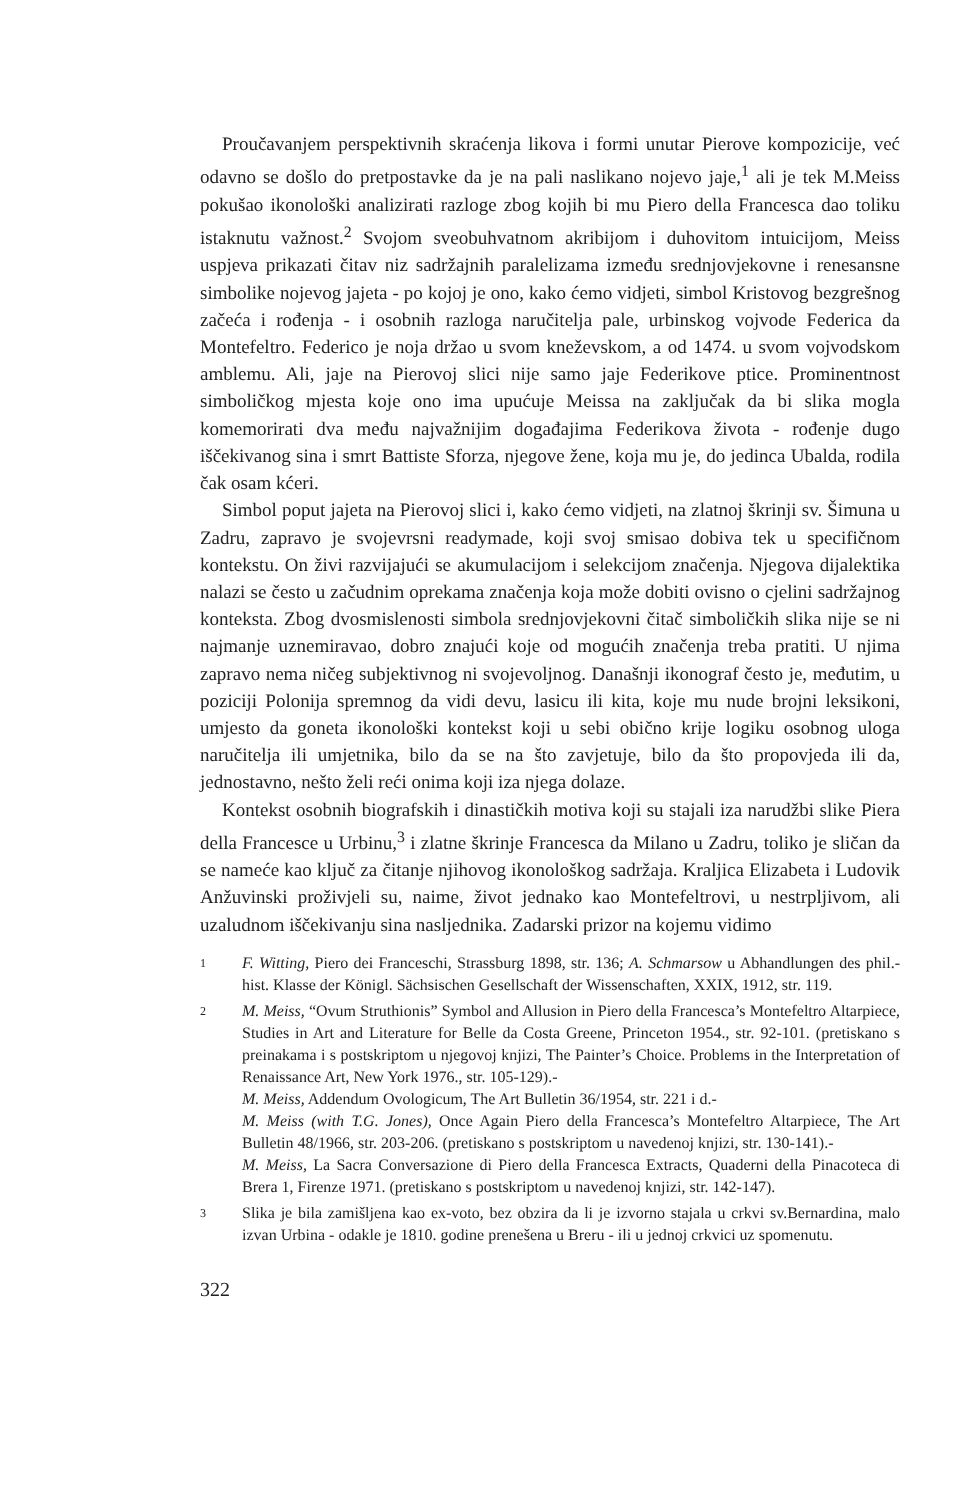Proučavanjem perspektivnih skraćenja likova i formi unutar Pierove kompozicije, već odavno se došlo do pretpostavke da je na pali naslikano nojevo jaje,<sup>1</sup> ali je tek M.Meiss pokušao ikonološki analizirati razloge zbog kojih bi mu Piero della Francesca dao toliku istaknutu važnost.<sup>2</sup> Svojom sveobuhvatnom akribijom i duhovitom intuicijom, Meiss uspjeva prikazati čitav niz sadržajnih paralelizama između srednjovjekovne i renesansne simbolike nojevog jajeta - po kojoj je ono, kako ćemo vidjeti, simbol Kristovog bezgrešnog začeća i rođenja - i osobnih razloga naručitelja pale, urbinskog vojvode Federica da Montefeltro. Federico je noja držao u svom kneževskom, a od 1474. u svom vojvodskom amblemu. Ali, jaje na Pierovoj slici nije samo jaje Federikove ptice. Prominentnost simboličkog mjesta koje ono ima upućuje Meissa na zaključak da bi slika mogla komemorirati dva među najvažnijim događajima Federikova života - rođenje dugo iščekivanog sina i smrt Battiste Sforza, njegove žene, koja mu je, do jedinca Ubalda, rodila čak osam kćeri.
Simbol poput jajeta na Pierovoj slici i, kako ćemo vidjeti, na zlatnoj škrinji sv. Šimuna u Zadru, zapravo je svojevrsni readymade, koji svoj smisao dobiva tek u specifičnom kontekstu. On živi razvijajući se akumulacijom i selekcijom značenja. Njegova dijalektika nalazi se često u začudnim oprekama značenja koja može dobiti ovisno o cjelini sadržajnog konteksta. Zbog dvosmislenosti simbola srednjovjekovni čitač simboličkih slika nije se ni najmanje uznemiravao, dobro znajući koje od mogućih značenja treba pratiti. U njima zapravo nema ničeg subjektivnog ni svojevoljnog. Današnji ikonograf često je, međutim, u poziciji Polonija spremnog da vidi devu, lasicu ili kita, koje mu nude brojni leksikoni, umjesto da goneta ikonološki kontekst koji u sebi obično krije logiku osobnog uloga naručitelja ili umjetnika, bilo da se na što zavjetuje, bilo da što propovjeda ili da, jednostavno, nešto želi reći onima koji iza njega dolaze.
Kontekst osobnih biografskih i dinastičkih motiva koji su stajali iza narudžbi slike Piera della Francesce u Urbinu,<sup>3</sup> i zlatne škrinje Francesca da Milano u Zadru, toliko je sličan da se nameće kao ključ za čitanje njihovog ikonološkog sadržaja. Kraljica Elizabeta i Ludovik Anžuvinski proživjeli su, naime, život jednako kao Montefeltrovi, u nestrpljivom, ali uzaludnom iščekivanju sina nasljednika. Zadarski prizor na kojemu vidimo
1 F. Witting, Piero dei Franceschi, Strassburg 1898, str. 136; A. Schmarsow u Abhandlungen des phil.-hist. Klasse der Königl. Sächsischen Gesellschaft der Wissenschaften, XXIX, 1912, str. 119.
2 M. Meiss, “Ovum Struthionis” Symbol and Allusion in Piero della Francesca’s Montefeltro Altarpiece, Studies in Art and Literature for Belle da Costa Greene, Princeton 1954., str. 92-101. (pretiskano s preinakama i s postskriptom u njegovoj knjizi, The Painter’s Choice. Problems in the Interpretation of Renaissance Art, New York 1976., str. 105-129).-
M. Meiss, Addendum Ovologicum, The Art Bulletin 36/1954, str. 221 i d.-
M. Meiss (with T.G. Jones), Once Again Piero della Francesca’s Montefeltro Altarpiece, The Art Bulletin 48/1966, str. 203-206. (pretiskano s postskriptom u navedenoj knjizi, str. 130-141).-
M. Meiss, La Sacra Conversazione di Piero della Francesca Extracts, Quaderni della Pinacoteca di Brera 1, Firenze 1971. (pretiskano s postskriptom u navedenoj knjizi, str. 142-147).
3 Slika je bila zamišljena kao ex-voto, bez obzira da li je izvorno stajala u crkvi sv.Bernardina, malo izvan Urbina - odakle je 1810. godine prenešena u Breru - ili u jednoj crkvici uz spomenutu.
322